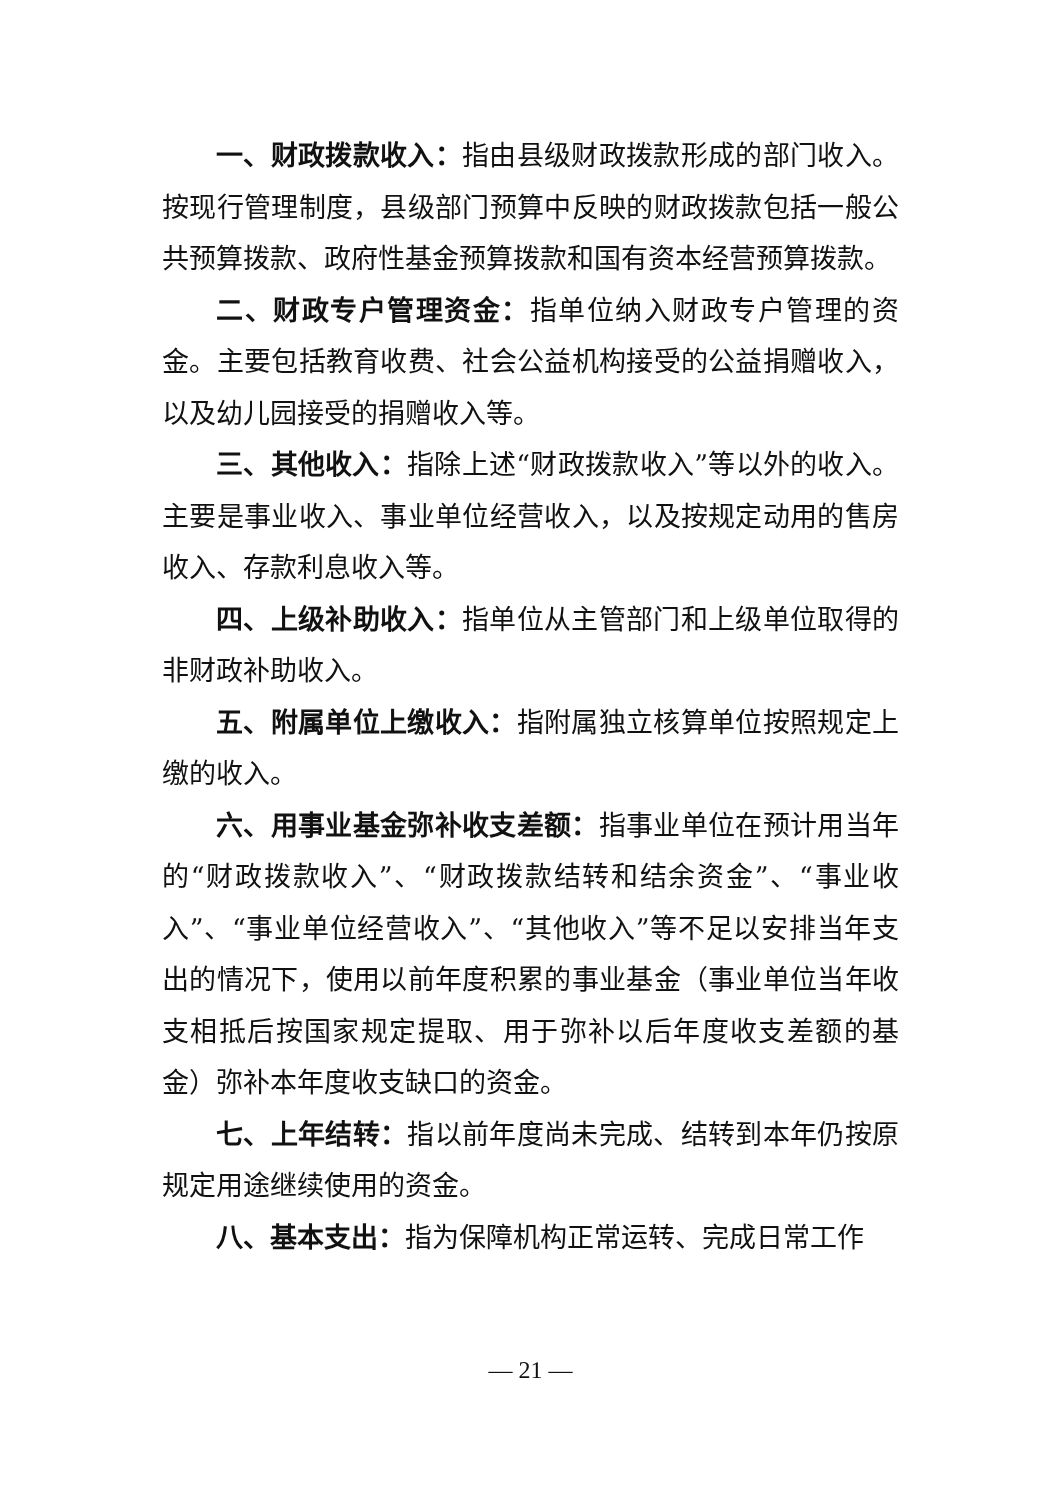一、财政拨款收入：指由县级财政拨款形成的部门收入。按现行管理制度，县级部门预算中反映的财政拨款包括一般公共预算拨款、政府性基金预算拨款和国有资本经营预算拨款。
二、财政专户管理资金：指单位纳入财政专户管理的资金。主要包括教育收费、社会公益机构接受的公益捐赠收入，以及幼儿园接受的捐赠收入等。
三、其他收入：指除上述“财政拨款收入”等以外的收入。主要是事业收入、事业单位经营收入，以及按规定动用的售房收入、存款利息收入等。
四、上级补助收入：指单位从主管部门和上级单位取得的非财政补助收入。
五、附属单位上缴收入：指附属独立核算单位按照规定上缴的收入。
六、用事业基金弥补收支差额：指事业单位在预计用当年的“财政拨款收入”、“财政拨款结转和结余资金”、“事业收入”、“事业单位经营收入”、“其他收入”等不足以安排当年支出的情况下，使用以前年度积累的事业基金（事业单位当年收支相抵后按国家规定提取、用于弥补以后年度收支差额的基金）弥补本年度收支缺口的资金。
七、上年结转：指以前年度尚未完成、结转到本年仍按原规定用途继续使用的资金。
八、基本支出：指为保障机构正常运转、完成日常工作
— 21 —